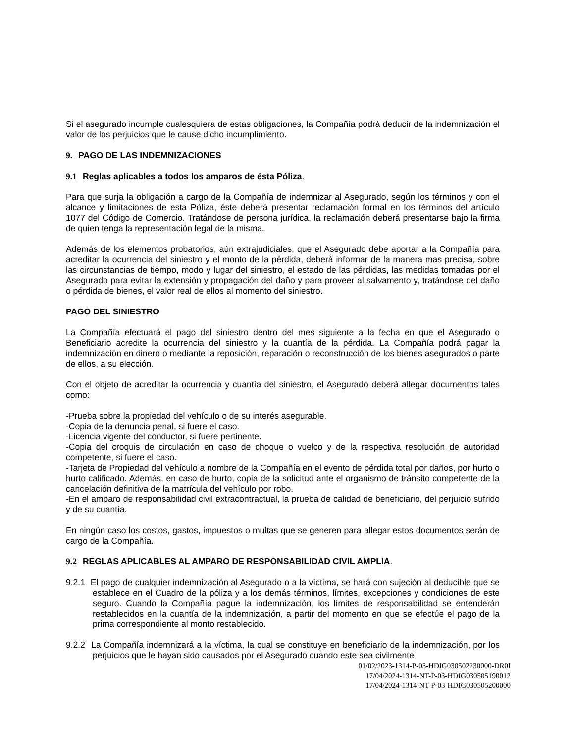Si el asegurado incumple cualesquiera de estas obligaciones, la Compañía podrá deducir de la indemnización el valor de los perjuicios que le cause dicho incumplimiento.
9. PAGO DE LAS INDEMNIZACIONES
9.1 Reglas aplicables a todos los amparos de ésta Póliza.
Para que surja la obligación a cargo de la Compañía de indemnizar al Asegurado, según los términos y con el alcance y limitaciones de esta Póliza, éste deberá presentar reclamación formal en los términos del artículo 1077 del Código de Comercio. Tratándose de persona jurídica, la reclamación deberá presentarse bajo la firma de quien tenga la representación legal de la misma.
Además de los elementos probatorios, aún extrajudiciales, que el Asegurado debe aportar a la Compañía para acreditar la ocurrencia del siniestro y el monto de la pérdida, deberá informar de la manera mas precisa, sobre las circunstancias de tiempo, modo y lugar del siniestro, el estado de las pérdidas, las medidas tomadas por el Asegurado para evitar la extensión y propagación del daño y para proveer al salvamento y, tratándose del daño o pérdida de bienes, el valor real de ellos al momento del siniestro.
PAGO DEL SINIESTRO
La Compañía efectuará el pago del siniestro dentro del mes siguiente a la fecha en que el Asegurado o Beneficiario acredite la ocurrencia del siniestro y la cuantía de la pérdida. La Compañía podrá pagar la indemnización en dinero o mediante la reposición, reparación o reconstrucción de los bienes asegurados o parte de ellos, a su elección.
Con el objeto de acreditar la ocurrencia y cuantía del siniestro, el Asegurado deberá allegar documentos tales como:
-Prueba sobre la propiedad del vehículo o de su interés asegurable.
-Copia de la denuncia penal, si fuere el caso.
-Licencia vigente del conductor, si fuere pertinente.
-Copia del croquis de circulación en caso de choque o vuelco y de la respectiva resolución de autoridad competente, si fuere el caso.
-Tarjeta de Propiedad del vehículo a nombre de la Compañía en el evento de pérdida total por daños, por hurto o hurto calificado. Además, en caso de hurto, copia de la solicitud ante el organismo de tránsito competente de la cancelación definitiva de la matrícula del vehículo por robo.
-En el amparo de responsabilidad civil extracontractual, la prueba de calidad de beneficiario, del perjuicio sufrido y de su cuantía.
En ningún caso los costos, gastos, impuestos o multas que se generen para allegar estos documentos serán de cargo de la Compañía.
9.2 REGLAS APLICABLES AL AMPARO DE RESPONSABILIDAD CIVIL AMPLIA.
9.2.1 El pago de cualquier indemnización al Asegurado o a la víctima, se hará con sujeción al deducible que se establece en el Cuadro de la póliza y a los demás términos, límites, excepciones y condiciones de este seguro. Cuando la Compañía pague la indemnización, los límites de responsabilidad se entenderán restablecidos en la cuantía de la indemnización, a partir del momento en que se efectúe el pago de la prima correspondiente al monto restablecido.
9.2.2 La Compañía indemnizará a la víctima, la cual se constituye en beneficiario de la indemnización, por los perjuicios que le hayan sido causados por el Asegurado cuando este sea civilmente
01/02/2023-1314-P-03-HDIG030502230000-DR0I
17/04/2024-1314-NT-P-03-HDIG030505190012
17/04/2024-1314-NT-P-03-HDIG030505200000